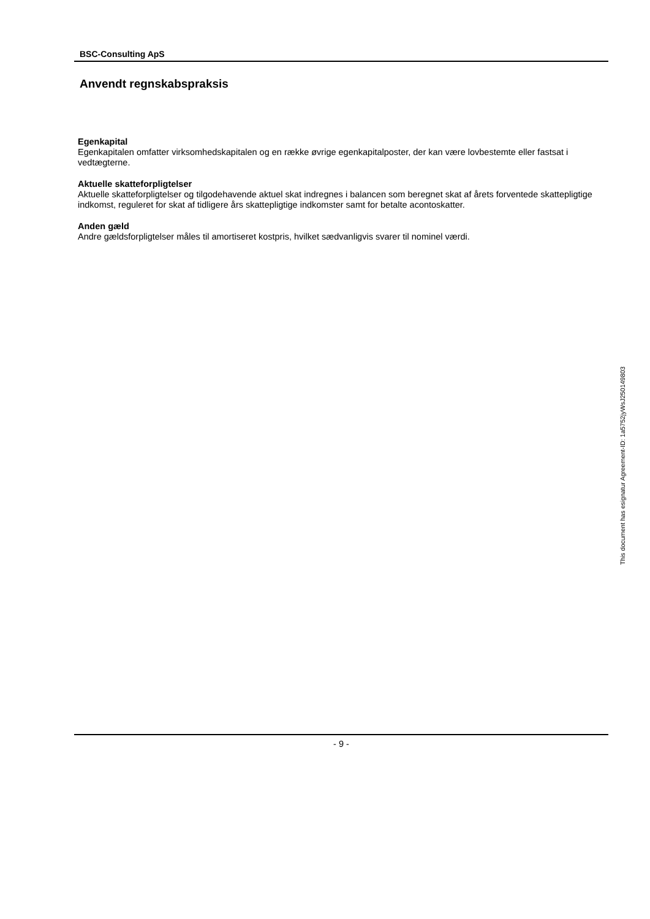BSC-Consulting ApS
Anvendt regnskabspraksis
Egenkapital
Egenkapitalen omfatter virksomhedskapitalen og en række øvrige egenkapitalposter, der kan være lovbestemte eller fastsat i vedtægterne.
Aktuelle skatteforpligtelser
Aktuelle skatteforpligtelser og tilgodehavende aktuel skat indregnes i balancen som beregnet skat af årets forventede skattepligtige indkomst, reguleret for skat af tidligere års skattepligtige indkomster samt for betalte acontoskatter.
Anden gæld
Andre gældsforpligtelser måles til amortiseret kostpris, hvilket sædvanligvis svarer til nominel værdi.
This document has esignatur Agreement-ID: 1a5752jyWsJ250149803
- 9 -